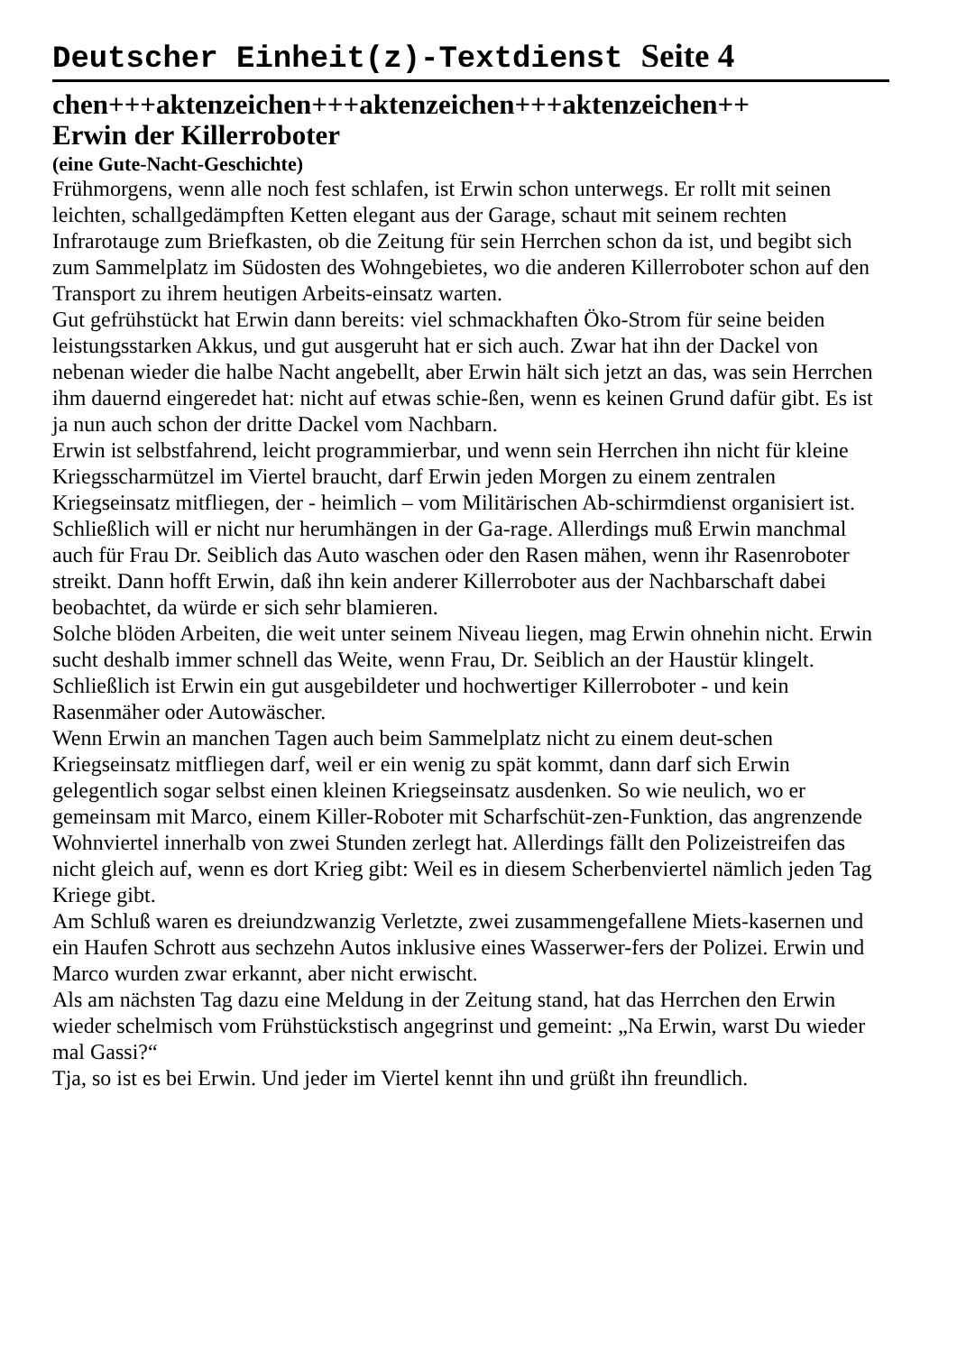Deutscher Einheit(z)-Textdienst Seite 4
chen+++aktenzeichen+++aktenzeichen+++aktenzeichen++
Erwin der Killerroboter
(eine Gute-Nacht-Geschichte)
Frühmorgens, wenn alle noch fest schlafen, ist Erwin schon unterwegs. Er rollt mit seinen leichten, schallgedämpften Ketten elegant aus der Garage, schaut mit seinem rechten Infrarotauge zum Briefkasten, ob die Zeitung für sein Herrchen schon da ist, und begibt sich zum Sammelplatz im Südosten des Wohngebietes, wo die anderen Killerroboter schon auf den Transport zu ihrem heutigen Arbeits-einsatz warten.
Gut gefrühstückt hat Erwin dann bereits: viel schmackhaften Öko-Strom für seine beiden leistungsstarken Akkus, und gut ausgeruht hat er sich auch. Zwar hat ihn der Dackel von nebenan wieder die halbe Nacht angebellt, aber Erwin hält sich jetzt an das, was sein Herrchen ihm dauernd eingeredet hat: nicht auf etwas schie-ßen, wenn es keinen Grund dafür gibt. Es ist ja nun auch schon der dritte Dackel vom Nachbarn.
Erwin ist selbstfahrend, leicht programmierbar, und wenn sein Herrchen ihn nicht für kleine Kriegsscharmützel im Viertel braucht, darf Erwin jeden Morgen zu einem zentralen Kriegseinsatz mitfliegen, der - heimlich – vom Militärischen Ab-schirmdienst organisiert ist. Schließlich will er nicht nur herumhängen in der Ga-rage. Allerdings muß Erwin manchmal auch für Frau Dr. Seiblich das Auto waschen oder den Rasen mähen, wenn ihr Rasenroboter streikt. Dann hofft Erwin, daß ihn kein anderer Killerroboter aus der Nachbarschaft dabei beobachtet, da würde er sich sehr blamieren.
Solche blöden Arbeiten, die weit unter seinem Niveau liegen, mag Erwin ohnehin nicht. Erwin sucht deshalb immer schnell das Weite, wenn Frau, Dr. Seiblich an der Haustür klingelt. Schließlich ist Erwin ein gut ausgebildeter und hochwertiger Killerroboter - und kein Rasenmäher oder Autowäscher.
Wenn Erwin an manchen Tagen auch beim Sammelplatz nicht zu einem deut-schen Kriegseinsatz mitfliegen darf, weil er ein wenig zu spät kommt, dann darf sich Erwin gelegentlich sogar selbst einen kleinen Kriegseinsatz ausdenken. So wie neulich, wo er gemeinsam mit Marco, einem Killer-Roboter mit Scharfschüt-zen-Funktion, das angrenzende Wohnviertel innerhalb von zwei Stunden zerlegt hat. Allerdings fällt den Polizeistreifen das nicht gleich auf, wenn es dort Krieg gibt: Weil es in diesem Scherbenviertel nämlich jeden Tag Kriege gibt.
Am Schluß waren es dreiundzwanzig Verletzte, zwei zusammengefallene Miets-kasernen und ein Haufen Schrott aus sechzehn Autos inklusive eines Wasserwer-fers der Polizei. Erwin und Marco wurden zwar erkannt, aber nicht erwischt.
Als am nächsten Tag dazu eine Meldung in der Zeitung stand, hat das Herrchen den Erwin wieder schelmisch vom Frühstückstisch angegrinst und gemeint: „Na Erwin, warst Du wieder mal Gassi?“
Tja, so ist es bei Erwin. Und jeder im Viertel kennt ihn und grüßt ihn freundlich.